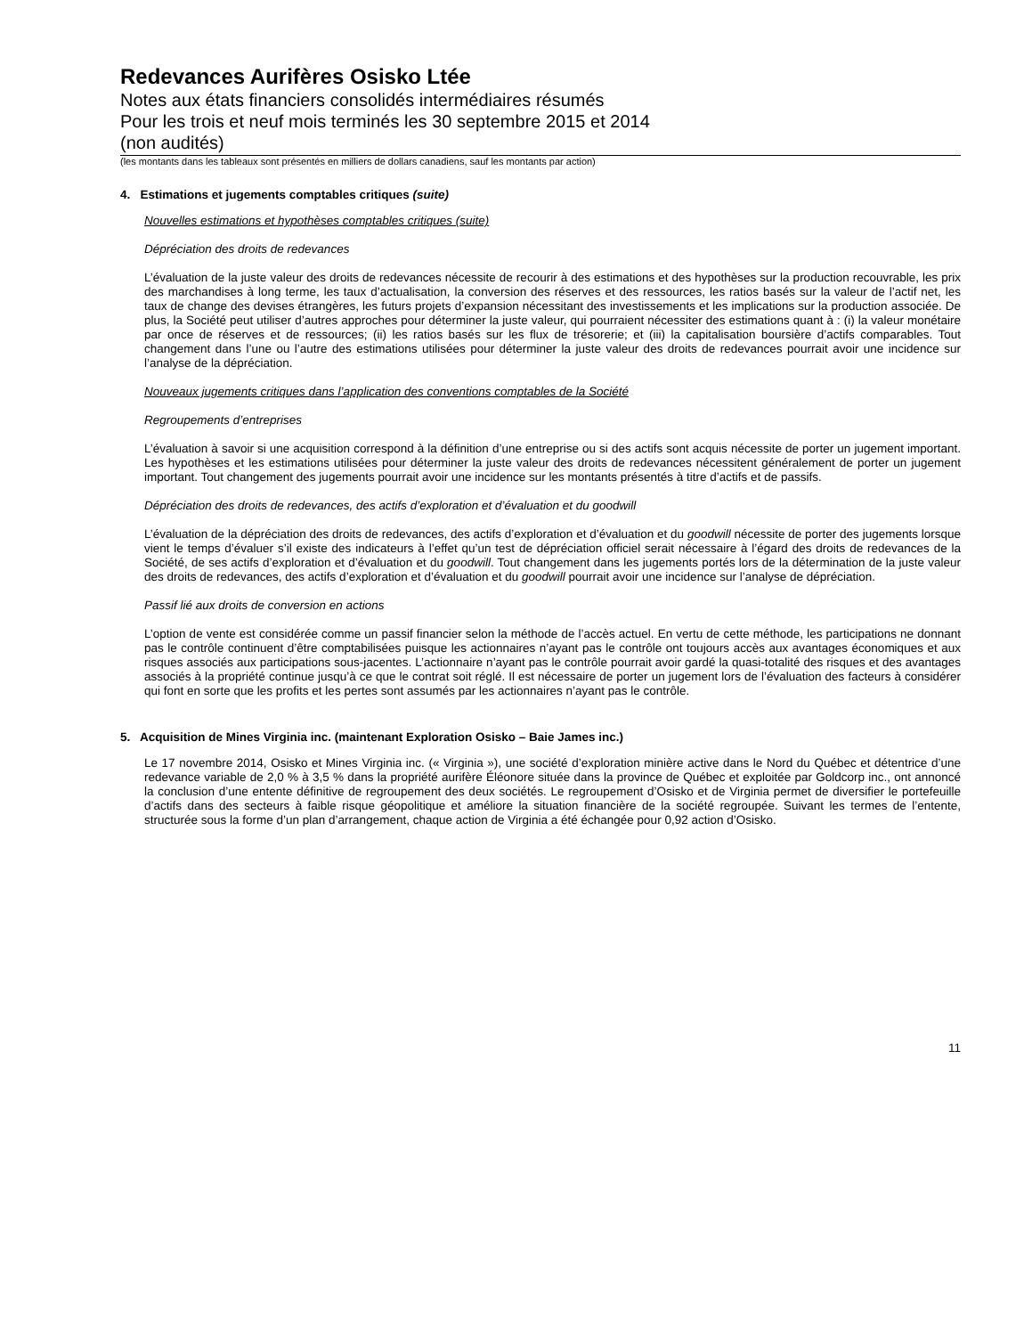Redevances Aurifères Osisko Ltée
Notes aux états financiers consolidés intermédiaires résumés
Pour les trois et neuf mois terminés les 30 septembre 2015 et 2014
(non audités)
(les montants dans les tableaux sont présentés en milliers de dollars canadiens, sauf les montants par action)
4. Estimations et jugements comptables critiques (suite)
Nouvelles estimations et hypothèses comptables critiques (suite)
Dépréciation des droits de redevances
L’évaluation de la juste valeur des droits de redevances nécessite de recourir à des estimations et des hypothèses sur la production recouvrable, les prix des marchandises à long terme, les taux d’actualisation, la conversion des réserves et des ressources, les ratios basés sur la valeur de l’actif net, les taux de change des devises étrangères, les futurs projets d’expansion nécessitant des investissements et les implications sur la production associée. De plus, la Société peut utiliser d’autres approches pour déterminer la juste valeur, qui pourraient nécessiter des estimations quant à : (i) la valeur monétaire par once de réserves et de ressources; (ii) les ratios basés sur les flux de trésorerie; et (iii) la capitalisation boursière d’actifs comparables. Tout changement dans l’une ou l’autre des estimations utilisées pour déterminer la juste valeur des droits de redevances pourrait avoir une incidence sur l’analyse de la dépréciation.
Nouveaux jugements critiques dans l’application des conventions comptables de la Société
Regroupements d’entreprises
L’évaluation à savoir si une acquisition correspond à la définition d’une entreprise ou si des actifs sont acquis nécessite de porter un jugement important. Les hypothèses et les estimations utilisées pour déterminer la juste valeur des droits de redevances nécessitent généralement de porter un jugement important. Tout changement des jugements pourrait avoir une incidence sur les montants présentés à titre d’actifs et de passifs.
Dépréciation des droits de redevances, des actifs d’exploration et d’évaluation et du goodwill
L’évaluation de la dépréciation des droits de redevances, des actifs d’exploration et d’évaluation et du goodwill nécessite de porter des jugements lorsque vient le temps d’évaluer s’il existe des indicateurs à l’effet qu’un test de dépréciation officiel serait nécessaire à l’égard des droits de redevances de la Société, de ses actifs d’exploration et d’évaluation et du goodwill. Tout changement dans les jugements portés lors de la détermination de la juste valeur des droits de redevances, des actifs d’exploration et d’évaluation et du goodwill pourrait avoir une incidence sur l’analyse de dépréciation.
Passif lié aux droits de conversion en actions
L’option de vente est considérée comme un passif financier selon la méthode de l’accès actuel. En vertu de cette méthode, les participations ne donnant pas le contrôle continuent d’être comptabilisées puisque les actionnaires n’ayant pas le contrôle ont toujours accès aux avantages économiques et aux risques associés aux participations sous-jacentes. L’actionnaire n’ayant pas le contrôle pourrait avoir gardé la quasi-totalité des risques et des avantages associés à la propriété continue jusqu’à ce que le contrat soit réglé. Il est nécessaire de porter un jugement lors de l’évaluation des facteurs à considérer qui font en sorte que les profits et les pertes sont assumés par les actionnaires n’ayant pas le contrôle.
5. Acquisition de Mines Virginia inc. (maintenant Exploration Osisko – Baie James inc.)
Le 17 novembre 2014, Osisko et Mines Virginia inc. (« Virginia »), une société d’exploration minière active dans le Nord du Québec et détentrice d’une redevance variable de 2,0 % à 3,5 % dans la propriété aurifère Éléonore située dans la province de Québec et exploitée par Goldcorp inc., ont annoncé la conclusion d’une entente définitive de regroupement des deux sociétés. Le regroupement d’Osisko et de Virginia permet de diversifier le portefeuille d’actifs dans des secteurs à faible risque géopolitique et améliore la situation financière de la société regroupée. Suivant les termes de l’entente, structurée sous la forme d’un plan d’arrangement, chaque action de Virginia a été échangée pour 0,92 action d’Osisko.
11